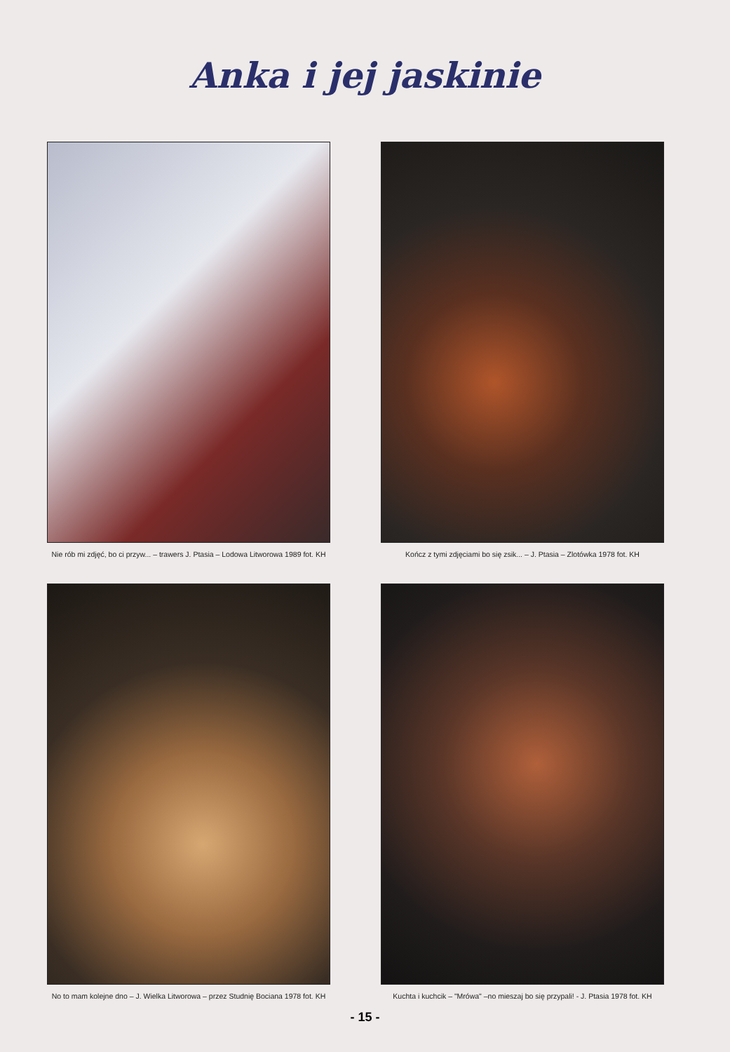Anka i jej jaskinie
Nie rób mi zdjęć, bo ci przyw... – trawers J. Ptasia – Lodowa Litworowa 1989 fot. KH
Kończ z tymi zdjęciami bo się zsik... – J. Ptasia – Zlotówka 1978 fot. KH
No to mam kolejne dno – J. Wielka Litworowa – przez Studnię Bociana 1978 fot. KH
Kuchta i kuchcik – "Mrówa" –no mieszaj bo się przypali! - J. Ptasia 1978 fot. KH
- 15 -